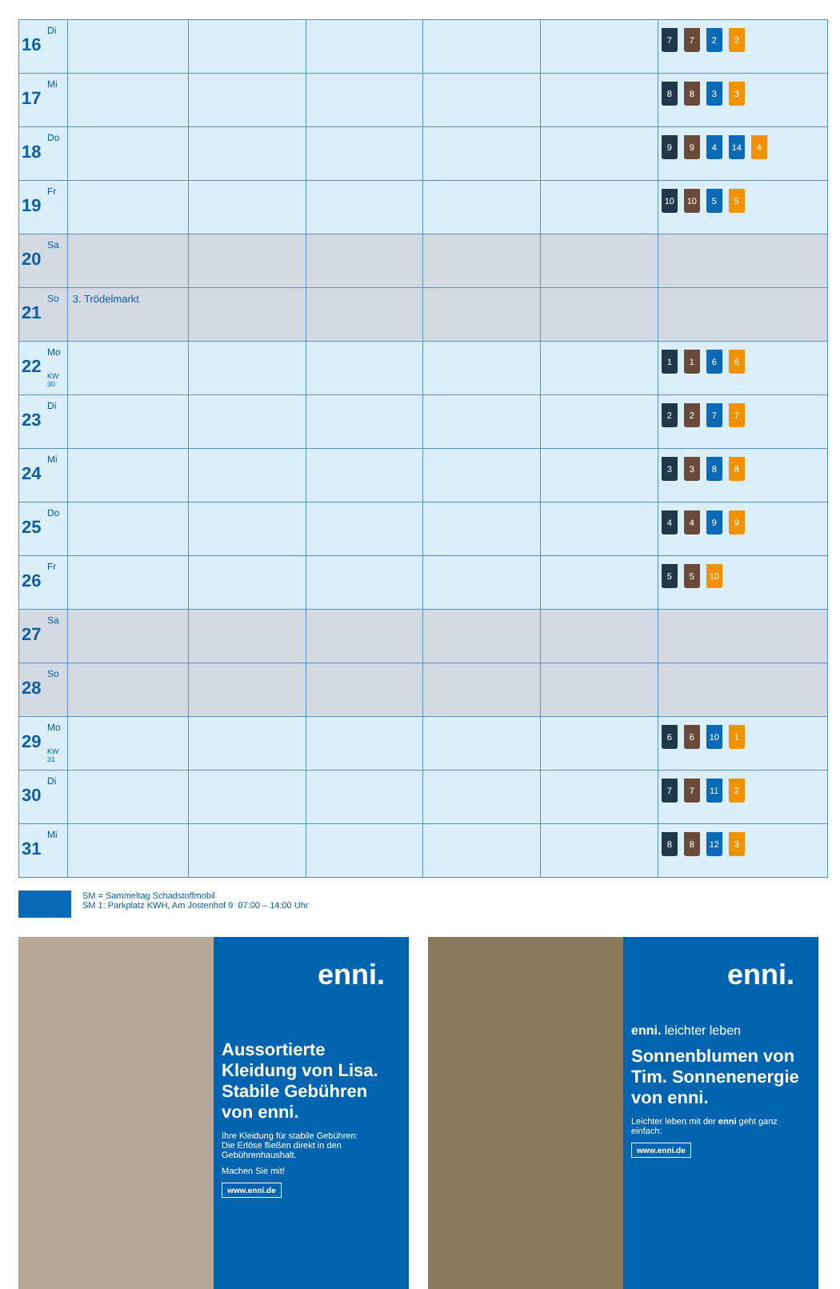| 16 Di | | | | | | 7 7 2 2 |
| 17 Mi | | | | | | 8 8 3 3 |
| 18 Do | | | | | | 9 9 4 14 4 |
| 19 Fr | | | | | | 10 10 5 5 |
| 20 Sa | | | | | | |
| 21 So | 3. Trödelmarkt | | | | | |
| 22 Mo KW 30 | | | | | | 1 1 6 6 |
| 23 Di | | | | | | 2 2 7 7 |
| 24 Mi | | | | | | 3 3 8 8 |
| 25 Do | | | | | | 4 4 9 9 |
| 26 Fr | | | | | | 5 5 10 |
| 27 Sa | | | | | | |
| 28 So | | | | | | |
| 29 Mo KW 31 | | | | | | 6 6 10 1 |
| 30 Di | | | | | | 7 7 11 2 |
| 31 Mi | | | | | | 8 8 12 3 |
SM = Sammeltag Schadstoffmobil
SM 1: Parkplatz KWH, Am Jostenhof 9 07:00 – 14:00 Uhr
enni.
Aussortierte Kleidung von Lisa. Stabile Gebühren von enni.
Ihre Kleidung für stabile Gebühren:
Die Erlöse fließen direkt in den Gebührenhaushalt.
Machen Sie mit!
www.enni.de
enni.
enni. leichter leben
Sonnenblumen von Tim. Sonnenenergie von enni.
Leichter leben mit der enni geht ganz einfach:
www.enni.de